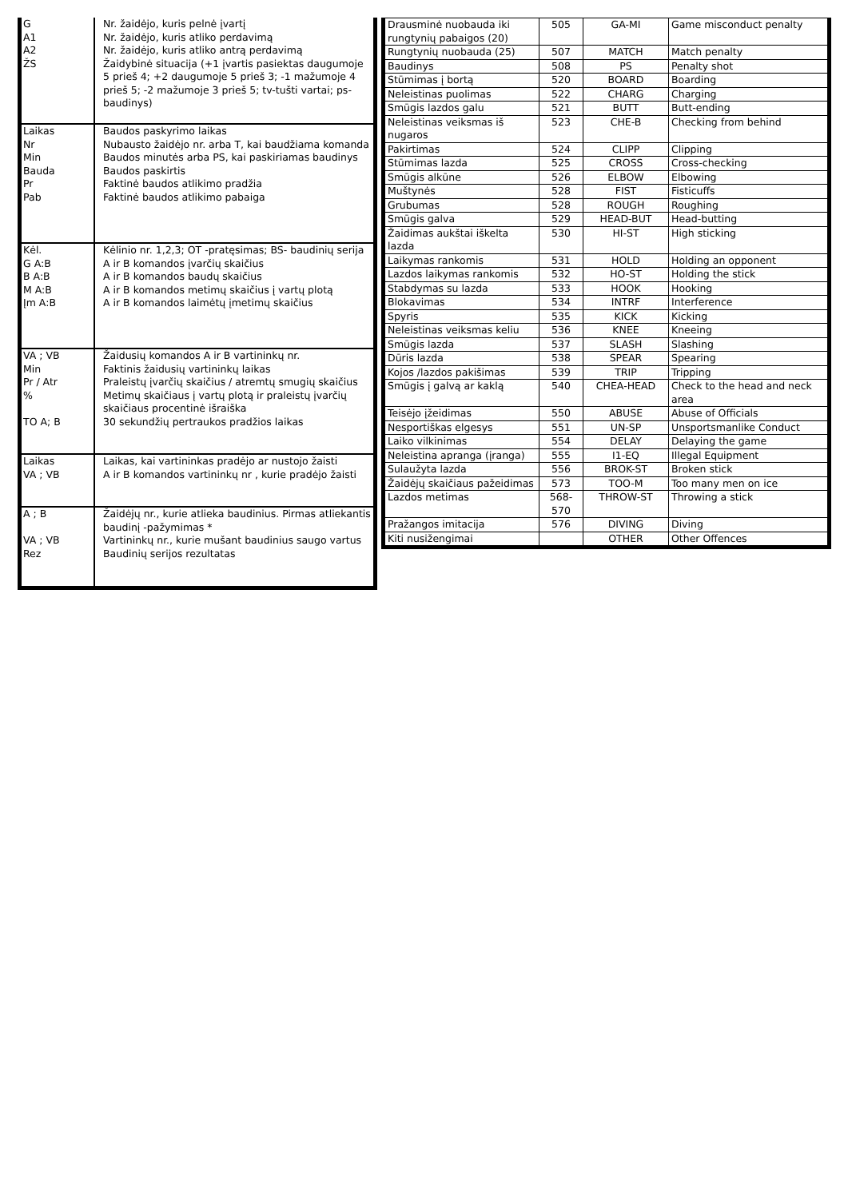| G A1 A2 ŽS | Nr. žaidėjo, kuris pelnė įvartį Nr. žaidėjo, kuris atliko perdavimą Nr. žaidėjo, kuris atliko antrą perdavimą Žaidybinė situacija (+1 įvartis pasiektas daugumoje 5 prieš 4; +2 daugumoje 5 prieš 3; -1 mažumoje 4 prieš 5; -2 mažumoje 3 prieš 5; tv-tušti vartai; ps-baudinys) |
| Laikas Nr Min Bauda Pr Pab | Baudos paskyrimo laikas Nubausto žaidėjo nr. arba T, kai baudžiama komanda Baudos minutės arba PS, kai paskiriamas baudinys Baudos paskirtis Faktinė baudos atlikimo pradžia Faktinė baudos atlikimo pabaiga |
| Kėl. G A:B B A:B M A:B Įm A:B | Kėlinio nr. 1,2,3; OT -pratęsimas; BS- baudinių serija A ir B komandos įvarčių skaičius A ir B komandos baudų skaičius A ir B komandos metimų skaičius į vartų plotą A ir B komandos laimėtų įmetimų skaičius |
| VA ; VB Min Pr / Atr % TO A; B | Žaidusių komandos A ir B vartininkų nr. Faktinis žaidusių vartininkų laikas Praleistų įvarčių skaičius / atremtų smugių skaičius Metimų skaičiaus į vartų plotą ir praleistų įvarčių skaičiaus procentinė išraiška 30 sekundžių pertraukos pradžios laikas |
| Laikas VA ; VB | Laikas, kai vartininkas pradėjo ar nustojo žaisti A ir B komandos vartininkų nr , kurie pradėjo žaisti |
| A ; B VA ; VB Rez | Žaidėjų nr., kurie atlieka baudinius. Pirmas atliekantis baudinį -pažymimas * Vartininkų nr., kurie mušant baudinius saugo vartus Baudinių serijos rezultatas |
| Drausminė nuobauda iki rungtynių pabaigos (20) | 505 | GA-MI | Game misconduct penalty |
| Rungtynių nuobauda (25) | 507 | MATCH | Match penalty |
| Baudinys | 508 | PS | Penalty shot |
| Stūmimas į bortą | 520 | BOARD | Boarding |
| Neleistinas puolimas | 522 | CHARG | Charging |
| Smūgis lazdos galu | 521 | BUTT | Butt-ending |
| Neleistinas veiksmas iš nugaros | 523 | CHE-B | Checking from behind |
| Pakirtimas | 524 | CLIPP | Clipping |
| Stūmimas lazda | 525 | CROSS | Cross-checking |
| Smūgis alkūne | 526 | ELBOW | Elbowing |
| Muštynės | 528 | FIST | Fisticuffs |
| Grubumas | 528 | ROUGH | Roughing |
| Smūgis galva | 529 | HEAD-BUT | Head-butting |
| Žaidimas aukštai iškelta lazda | 530 | HI-ST | High sticking |
| Laikymas rankomis | 531 | HOLD | Holding an opponent |
| Lazdos laikymas rankomis | 532 | HO-ST | Holding the stick |
| Stabdymas su lazda | 533 | HOOK | Hooking |
| Blokavimas | 534 | INTRF | Interference |
| Spyris | 535 | KICK | Kicking |
| Neleistinas veiksmas keliu | 536 | KNEE | Kneeing |
| Smūgis lazda | 537 | SLASH | Slashing |
| Dūris lazda | 538 | SPEAR | Spearing |
| Kojos /lazdos pakišimas | 539 | TRIP | Tripping |
| Smūgis į galvą ar kaklą | 540 | CHEA-HEAD | Check to the head and neck area |
| Teisėjo įžeidimas | 550 | ABUSE | Abuse of Officials |
| Nesportiškas elgesys | 551 | UN-SP | Unsportsmanlike Conduct |
| Laiko vilkinimas | 554 | DELAY | Delaying the game |
| Neleistina apranga (įranga) | 555 | I1-EQ | Illegal Equipment |
| Sulaužyta lazda | 556 | BROK-ST | Broken stick |
| Žaidėjų skaičiaus pažeidimas | 573 | TOO-M | Too many men on ice |
| Lazdos metimas | 568-570 | THROW-ST | Throwing a stick |
| Pražangos imitacija | 576 | DIVING | Diving |
| Kiti nusižengimai | | OTHER | Other Offences |